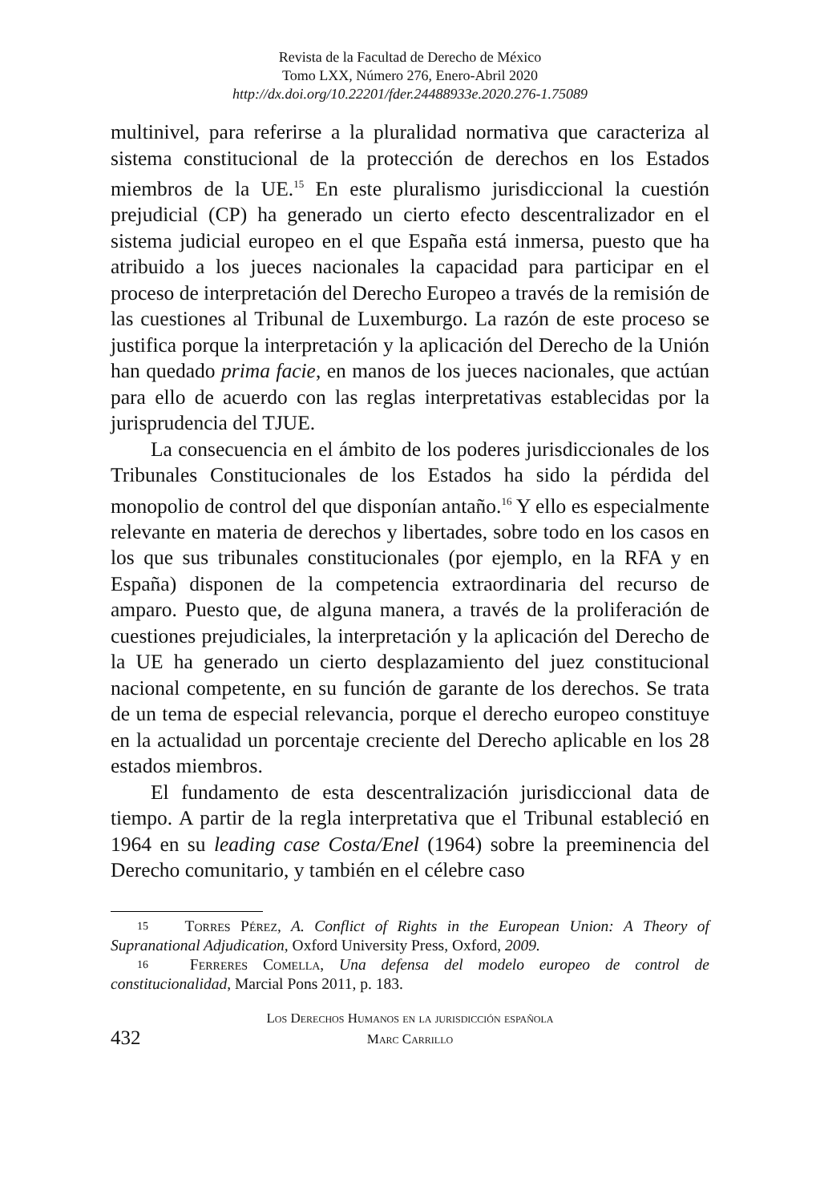Revista de la Facultad de Derecho de México
Tomo LXX, Número 276, Enero-Abril 2020
http://dx.doi.org/10.22201/fder.24488933e.2020.276-1.75089
multinivel, para referirse a la pluralidad normativa que caracteriza al sistema constitucional de la protección de derechos en los Estados miembros de la UE.<sup>15</sup> En este pluralismo jurisdiccional la cuestión prejudicial (CP) ha generado un cierto efecto descentralizador en el sistema judicial europeo en el que España está inmersa, puesto que ha atribuido a los jueces nacionales la capacidad para participar en el proceso de interpretación del Derecho Europeo a través de la remisión de las cuestiones al Tribunal de Luxemburgo. La razón de este proceso se justifica porque la interpretación y la aplicación del Derecho de la Unión han quedado prima facie, en manos de los jueces nacionales, que actúan para ello de acuerdo con las reglas interpretativas establecidas por la jurisprudencia del TJUE.
La consecuencia en el ámbito de los poderes jurisdiccionales de los Tribunales Constitucionales de los Estados ha sido la pérdida del monopolio de control del que disponían antaño.<sup>16</sup> Y ello es especialmente relevante en materia de derechos y libertades, sobre todo en los casos en los que sus tribunales constitucionales (por ejemplo, en la RFA y en España) disponen de la competencia extraordinaria del recurso de amparo. Puesto que, de alguna manera, a través de la proliferación de cuestiones prejudiciales, la interpretación y la aplicación del Derecho de la UE ha generado un cierto desplazamiento del juez constitucional nacional competente, en su función de garante de los derechos. Se trata de un tema de especial relevancia, porque el derecho europeo constituye en la actualidad un porcentaje creciente del Derecho aplicable en los 28 estados miembros.
El fundamento de esta descentralización jurisdiccional data de tiempo. A partir de la regla interpretativa que el Tribunal estableció en 1964 en su leading case Costa/Enel (1964) sobre la preeminencia del Derecho comunitario, y también en el célebre caso
15 Torres Pérez, A. Conflict of Rights in the European Union: A Theory of Supranational Adjudication, Oxford University Press, Oxford, 2009.
16 Ferreres Comella, Una defensa del modelo europeo de control de constitucionalidad, Marcial Pons 2011, p. 183.
432
Los Derechos Humanos en la jurisdicción española
Marc Carrillo